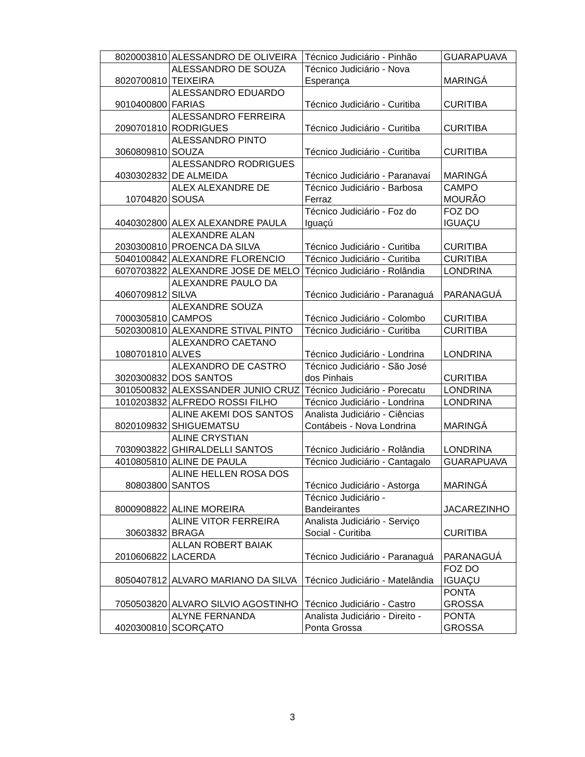| 8020003810 | ALESSANDRO DE OLIVEIRA | Técnico Judiciário - Pinhão | GUARAPUAVA |
| 8020700810 | ALESSANDRO DE SOUZA TEIXEIRA | Técnico Judiciário - Nova Esperança | MARINGÁ |
| 9010400800 | ALESSANDRO EDUARDO FARIAS | Técnico Judiciário - Curitiba | CURITIBA |
| 2090701810 | ALESSANDRO FERREIRA RODRIGUES | Técnico Judiciário - Curitiba | CURITIBA |
| 3060809810 | ALESSANDRO PINTO SOUZA | Técnico Judiciário - Curitiba | CURITIBA |
| 4030302832 | ALESSANDRO RODRIGUES DE ALMEIDA | Técnico Judiciário - Paranavaí | MARINGÁ |
| 10704820 | ALEX ALEXANDRE DE SOUSA | Técnico Judiciário - Barbosa Ferraz | CAMPO MOURÃO |
| 4040302800 | ALEX ALEXANDRE PAULA | Técnico Judiciário - Foz do Iguaçú | FOZ DO IGUAÇU |
| 2030300810 | ALEXANDRE ALAN PROENCA DA SILVA | Técnico Judiciário - Curitiba | CURITIBA |
| 5040100842 | ALEXANDRE FLORENCIO | Técnico Judiciário - Curitiba | CURITIBA |
| 6070703822 | ALEXANDRE JOSE DE MELO | Técnico Judiciário - Rolândia | LONDRINA |
| 4060709812 | ALEXANDRE PAULO DA SILVA | Técnico Judiciário - Paranaguá | PARANAGUÁ |
| 7000305810 | ALEXANDRE SOUZA CAMPOS | Técnico Judiciário - Colombo | CURITIBA |
| 5020300810 | ALEXANDRE STIVAL PINTO | Técnico Judiciário - Curitiba | CURITIBA |
| 1080701810 | ALEXANDRO CAETANO ALVES | Técnico Judiciário - Londrina | LONDRINA |
| 3020300832 | ALEXANDRO DE CASTRO DOS SANTOS | Técnico Judiciário - São José dos Pinhais | CURITIBA |
| 3010500832 | ALEXSSANDER JUNIO CRUZ | Técnico Judiciário - Porecatu | LONDRINA |
| 1010203832 | ALFREDO ROSSI FILHO | Técnico Judiciário - Londrina | LONDRINA |
| 8020109832 | ALINE AKEMI DOS SANTOS SHIGUEMATSU | Analista Judiciário - Ciências Contábeis - Nova Londrina | MARINGÁ |
| 7030903822 | ALINE CRYSTIAN GHIRALDELLI SANTOS | Técnico Judiciário - Rolândia | LONDRINA |
| 4010805810 | ALINE DE PAULA | Técnico Judiciário - Cantagalo | GUARAPUAVA |
| 80803800 | ALINE HELLEN ROSA DOS SANTOS | Técnico Judiciário - Astorga | MARINGÁ |
| 8000908822 | ALINE MOREIRA | Técnico Judiciário - Bandeirantes | JACAREZINHO |
| 30603832 | ALINE VITOR FERREIRA BRAGA | Analista Judiciário - Serviço Social - Curitiba | CURITIBA |
| 2010606822 | ALLAN ROBERT BAIAK LACERDA | Técnico Judiciário - Paranaguá | PARANAGUÁ |
| 8050407812 | ALVARO MARIANO DA SILVA | Técnico Judiciário - Matelândia | FOZ DO IGUAÇU |
| 7050503820 | ALVARO SILVIO AGOSTINHO | Técnico Judiciário - Castro | PONTA GROSSA |
| 4020300810 | ALYNE FERNANDA SCORÇATO | Analista Judiciário - Direito - Ponta Grossa | PONTA GROSSA |
3